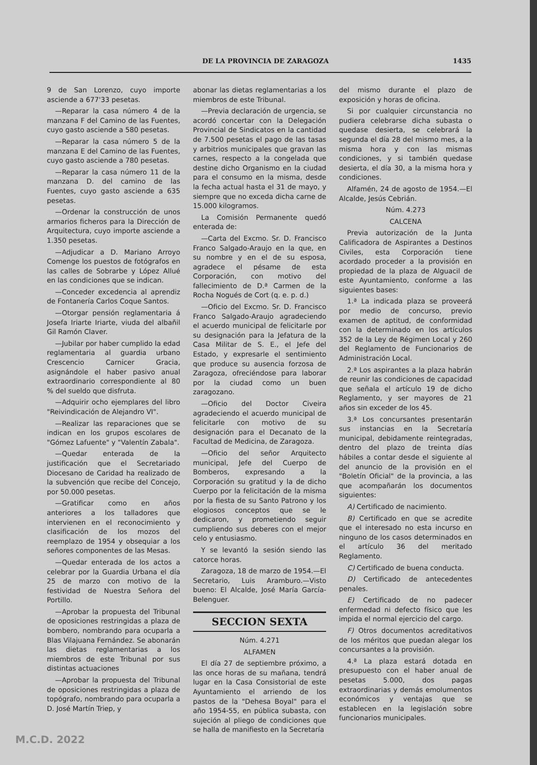DE LA PROVINCIA DE ZARAGOZA 1435
9 de San Lorenzo, cuyo importe asciende a 677'33 pesetas.
—Reparar la casa número 4 de la manzana F del Camino de las Fuentes, cuyo gasto asciende a 580 pesetas.
—Reparar la casa número 5 de la manzana E del Camino de las Fuentes, cuyo gasto asciende a 780 pesetas.
—Reparar la casa número 11 de la manzana D. del camino de las Fuentes, cuyo gasto asciende a 635 pesetas.
—Ordenar la construcción de unos armarios ficheros para la Dirección de Arquitectura, cuyo importe asciende a 1.350 pesetas.
—Adjudicar a D. Mariano Arroyo Comenge los puestos de fotógrafos en las calles de Sobrarbe y López Allué en las condiciones que se indican.
—Conceder excedencia al aprendiz de Fontanería Carlos Coque Santos.
—Otorgar pensión reglamentaria á Josefa Iriarte Iriarte, viuda del albañil Gil Ramón Claver.
—Jubilar por haber cumplido la edad reglamentaria al guardia urbano Crescencio Carnicer Gracia, asignándole el haber pasivo anual extraordinario correspondiente al 80 % del sueldo que disfruta.
—Adquirir ocho ejemplares del libro "Reivindicación de Alejandro VI".
—Realizar las reparaciones que se indican en los grupos escolares de "Gómez Lafuente" y "Valentín Zabala".
—Quedar enterada de la justificación que el Secretariado Diocesano de Caridad ha realizado de la subvención que recibe del Concejo, por 50.000 pesetas.
—Gratificar como en años anteriores a los talladores que intervienen en el reconocimiento y clasificación de los mozos del reemplazo de 1954 y obsequiar a los señores componentes de las Mesas.
—Quedar enterada de los actos a celebrar por la Guardia Urbana el día 25 de marzo con motivo de la festividad de Nuestra Señora del Portillo.
—Aprobar la propuesta del Tribunal de oposiciones restringidas a plaza de bombero, nombrando para ocuparla a Blas Vilajuana Fernández. Se abonarán las dietas reglamentarias a los miembros de este Tribunal por sus distintas actuaciones
—Aprobar la propuesta del Tribunal de oposiciones restringidas a plaza de topógrafo, nombrando para ocuparla a D. José Martín Triep, y
abonar las dietas reglamentarias a los miembros de este Tribunal.
—Previa declaración de urgencia, se acordó concertar con la Delegación Provincial de Sindicatos en la cantidad de 7.500 pesetas el pago de las tasas y arbitrios municipales que gravan las carnes, respecto a la congelada que destine dicho Organismo en la ciudad para el consumo en la misma, desde la fecha actual hasta el 31 de mayo, y siempre que no exceda dicha carne de 15.000 kilogramos.
La Comisión Permanente quedó enterada de:
—Carta del Excmo. Sr. D. Francisco Franco Salgado-Araujo en la que, en su nombre y en el de su esposa, agradece el pésame de esta Corporación, con motivo del fallecimiento de D.ª Carmen de la Rocha Nogués de Cort (q. e. p. d.)
—Oficio del Excmo. Sr. D. Francisco Franco Salgado-Araujo agradeciendo el acuerdo municipal de felicitarle por su designación para la Jefatura de la Casa Militar de S. E., el Jefe del Estado, y expresarle el sentimiento que produce su ausencia forzosa de Zaragoza, ofreciéndose para laborar por la ciudad como un buen zaragozano.
—Oficio del Doctor Civeira agradeciendo el acuerdo municipal de felicitarle con motivo de su designación para el Decanato de la Facultad de Medicina, de Zaragoza.
—Oficio del señor Arquitecto municipal, Jefe del Cuerpo de Bomberos, expresando a la Corporación su gratitud y la de dicho Cuerpo por la felicitación de la misma por la fiesta de su Santo Patrono y los elogiosos conceptos que se le dedicaron, y prometiendo seguir cumpliendo sus deberes con el mejor celo y entusiasmo.
Y se levantó la sesión siendo las catorce horas.
Zaragoza, 18 de marzo de 1954.—El Secretario, Luis Aramburo.—Visto bueno: El Alcalde, José María García-Belenguer.
SECCION SEXTA
Núm. 4.271
ALFAMEN
El día 27 de septiembre próximo, a las once horas de su mañana, tendrá lugar en la Casa Consistorial de este Ayuntamiento el arriendo de los pastos de la "Dehesa Boyal" para el año 1954-55, en pública subasta, con sujeción al pliego de condiciones que se halla de manifiesto en la Secretaría
del mismo durante el plazo de exposición y horas de oficina.
Si por cualquier circunstancia no pudiera celebrarse dicha subasta o quedase desierta, se celebrará la segunda el día 28 del mismo mes, a la misma hora y con las mismas condiciones, y si también quedase desierta, el día 30, a la misma hora y condiciones.
Alfamén, 24 de agosto de 1954.—El Alcalde, Jesús Cebrián.
Núm. 4.273
CALCENA
Previa autorización de la Junta Calificadora de Aspirantes a Destinos Civiles, esta Corporación tiene acordado proceder a la provisión en propiedad de la plaza de Alguacil de este Ayuntamiento, conforme a las siguientes bases:
1.ª La indicada plaza se proveerá por medio de concurso, previo examen de aptitud, de conformidad con la determinado en los artículos 352 de la Ley de Régimen Local y 260 del Reglamento de Funcionarios de Administración Local.
2.ª Los aspirantes a la plaza habrán de reunir las condiciones de capacidad que señala el artículo 19 de dicho Reglamento, y ser mayores de 21 años sin exceder de los 45.
3.ª Los concursantes presentarán sus instancias en la Secretaría municipal, debidamente reintegradas, dentro del plazo de treinta días hábiles a contar desde el siguiente al del anuncio de la provisión en el "Boletín Oficial" de la provincia, a las que acompañarán los documentos siguientes:
A) Certificado de nacimiento.
B) Certificado en que se acredite que el interesado no esta incurso en ninguno de los casos determinados en el artículo 36 del meritado Reglamento.
C) Certificado de buena conducta.
D) Certificado de antecedentes penales.
E) Certificado de no padecer enfermedad ni defecto físico que les impida el normal ejercicio del cargo.
F) Otros documentos acreditativos de los méritos que puedan alegar los concursantes a la provisión.
4.ª La plaza estará dotada en presupuesto con el haber anual de pesetas 5.000, dos pagas extraordinarias y demás emolumentos económicos y ventajas que se establecen en la legislación sobre funcionarios municipales.
M.C.D. 2022